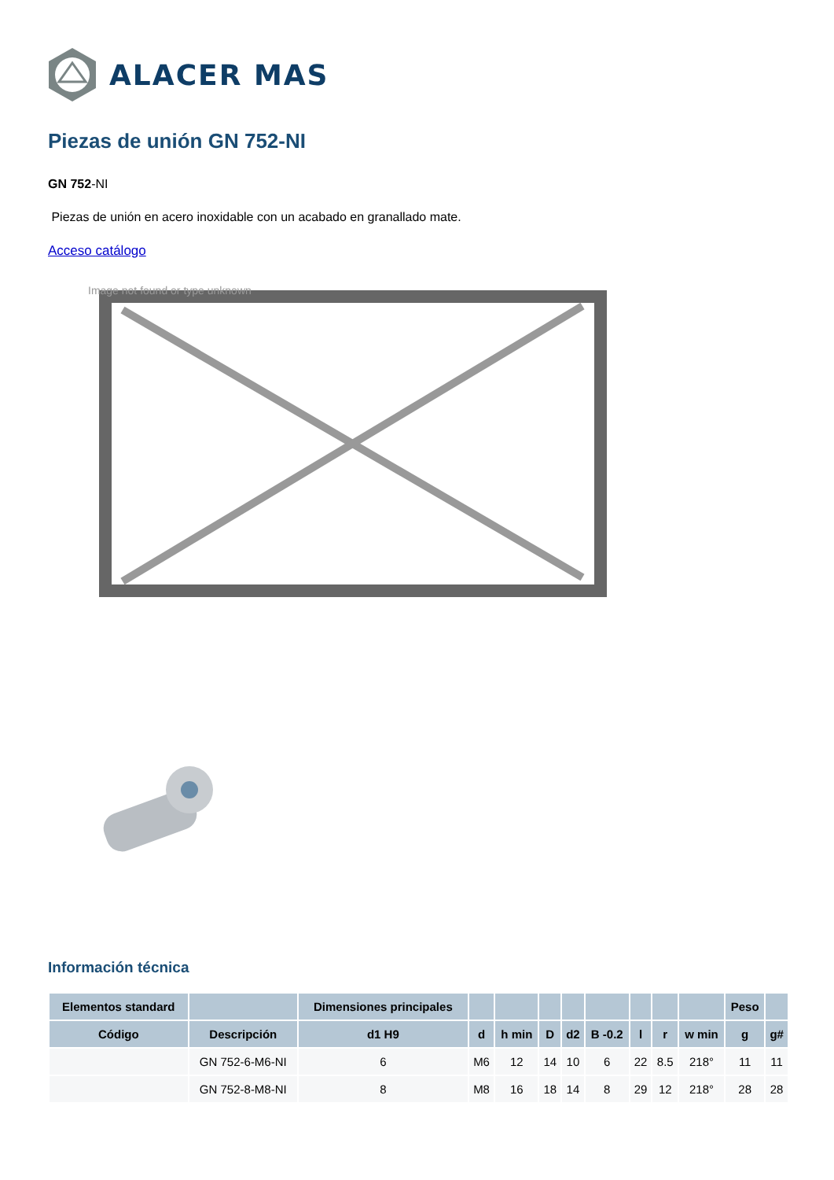ALACER MAS
Piezas de unión GN 752-NI
GN 752-NI
Piezas de unión en acero inoxidable con un acabado en granallado mate.
Acceso catálogo
Image not found or type unknown
Información técnica
| Elementos standard | | Dimensiones principales | | | | | | | | | Peso | |
| --- | --- | --- | --- | --- | --- | --- | --- | --- | --- | --- | --- | --- |
| Código | Descripción | d1 H9 | d | h min | D | d2 | B -0.2 | l | r | w min | g | g# |
| | GN 752-6-M6-NI | 6 | M6 | 12 | 14 | 10 | 6 | 22 | 8.5 | 218° | 11 | 11 |
| | GN 752-8-M8-NI | 8 | M8 | 16 | 18 | 14 | 8 | 29 | 12 | 218° | 28 | 28 |